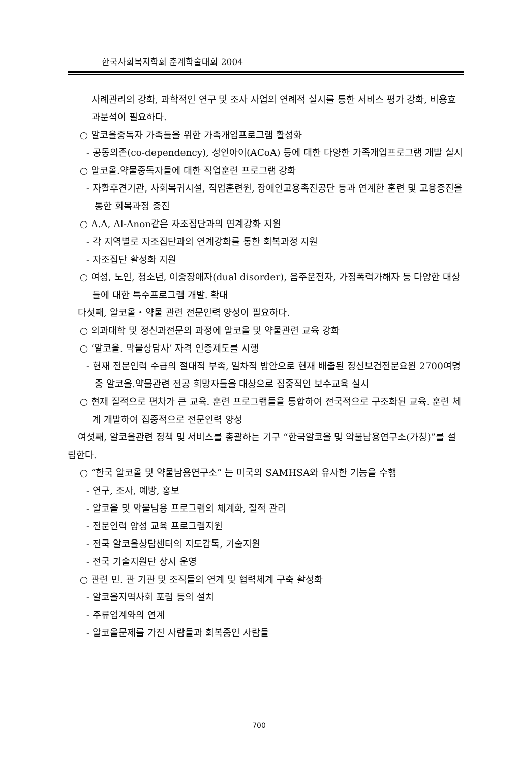한국사회복지학회 춘계학술대회 2004
사례관리의 강화, 과학적인 연구 및 조사 사업의 연례적 실시를 통한 서비스 평가 강화, 비용효과분석이 필요하다.
○ 알코올중독자 가족들을 위한 가족개입프로그램 활성화
- 공동의존(co-dependency), 성인아이(ACoA) 등에 대한 다양한 가족개입프로그램 개발 실시
○ 알코올.약물중독자들에 대한 직업훈련 프로그램 강화
- 자활후견기관, 사회복귀시설, 직업훈련원, 장애인고용촉진공단 등과 연계한 훈련 및 고용증진을 통한 회복과정 증진
○ A.A, Al-Anon같은 자조집단과의 연계강화 지원
- 각 지역별로 자조집단과의 연계강화를 통한 회복과정 지원
- 자조집단 활성화 지원
○ 여성, 노인, 청소년, 이중장애자(dual disorder), 음주운전자, 가정폭력가해자 등 다양한 대상들에 대한 특수프로그램 개발. 확대
다섯째, 알코올・약물 관련 전문인력 양성이 필요하다.
○ 의과대학 및 정신과전문의 과정에 알코올 및 약물관련 교육 강화
○ ‘알코올. 약물상담사’ 자격 인증제도를 시행
- 현재 전문인력 수급의 절대적 부족, 일차적 방안으로 현재 배출된 정신보건전문요원 2700여명 중 알코올.약물관련 전공 희망자들을 대상으로 집중적인 보수교육 실시
○ 현재 질적으로 편차가 큰 교육. 훈련 프로그램들을 통합하여 전국적으로 구조화된 교육. 훈련 체계 개발하여 집중적으로 전문인력 양성
여섯째, 알코올관련 정책 및 서비스를 총괄하는 기구 “한국알코올 및 약물남용연구소(가칭)”를 설립한다.
○ “한국 알코올 및 약물남용연구소” 는 미국의 SAMHSA와 유사한 기능을 수행
- 연구, 조사, 예방, 홍보
- 알코올 및 약물남용 프로그램의 체계화, 질적 관리
- 전문인력 양성 교육 프로그램지원
- 전국 알코올상담센터의 지도감독, 기술지원
- 전국 기술지원단 상시 운영
○ 관련 민. 관 기관 및 조직들의 연계 및 협력체계 구축 활성화
- 알코올지역사회 포럼 등의 설치
- 주류업계와의 연계
- 알코올문제를 가진 사람들과 회복중인 사람들
700